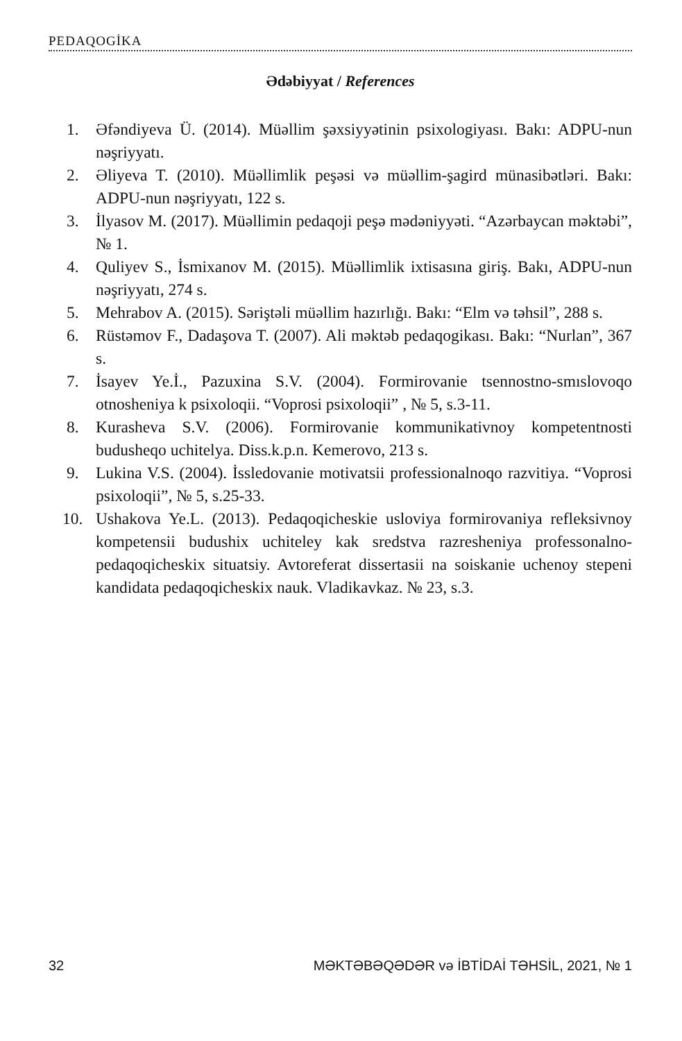PEDAQOGİKA
Ədəbiyyat / References
1. Əfəndiyeva Ü. (2014). Müəllim şəxsiyyətinin psixologiyası. Bakı: ADPU-nun nəşriyyatı.
2. Əliyeva T. (2010). Müəllimlik peşəsi və müəllim-şagird münasibət­ləri. Bakı: ADPU-nun nəşriyyatı, 122 s.
3. İlyasov M. (2017). Müəllimin pedaqoji peşə mədəniyyəti. “Azər­baycan məktəbi”, № 1.
4. Quliyev S., İsmixanov M. (2015). Müəllimlik ixtisasına giriş. Bakı, ADPU-nun nəşriyyatı, 274 s.
5. Mehrabov A. (2015). Səriştəli müəllim hazırlığı. Bakı: “Elm və təh­sil”, 288 s.
6. Rüstəmov F., Dadaşova T. (2007). Ali məktəb pedaqogikası. Bakı: “Nurlan”, 367 s.
7. İsayev Ye.İ., Pazuxina S.V. (2004). Formirovanie tsennostno-smıs­lovoqo otnosheniya k psixoloqii. “Voprosi psixoloqii” , № 5, s.3-11.
8. Kurasheva S.V. (2006). Formirovanie kommunikativnoy kompe­tentnosti budusheqo uchitelya. Diss.k.p.n. Kemerovo, 213 s.
9. Lukina V.S. (2004). İssledovanie motivatsii professionalnoqo razvi­tiya. “Voprosi psixoloqii”, № 5, s.25-33.
10. Ushakova Ye.L. (2013). Pedaqoqicheskie usloviya formirovaniya refleksivnoy kompetensii budushix uchiteley kak sredstva razreshe­niya professonalno-pedaqoqicheskix situatsiy. Avtoreferat disserta­sii na soiskanie uchenoy stepeni kandidata pedaqoqicheskix nauk. Vladikavkaz. № 23, s.3.
32 MƏKTƏBƏQƏDƏR və İBTİDAİ TƏHSİL, 2021, № 1